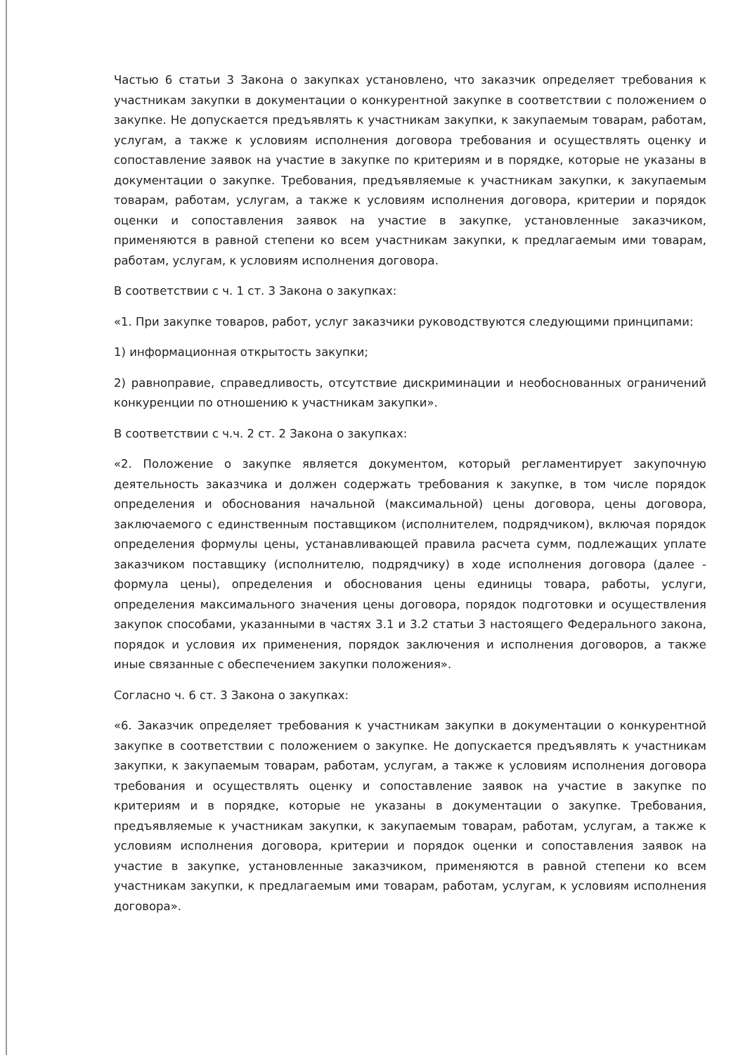Частью 6 статьи 3 Закона о закупках установлено, что заказчик определяет требования к участникам закупки в документации о конкурентной закупке в соответствии с положением о закупке. Не допускается предъявлять к участникам закупки, к закупаемым товарам, работам, услугам, а также к условиям исполнения договора требования и осуществлять оценку и сопоставление заявок на участие в закупке по критериям и в порядке, которые не указаны в документации о закупке. Требования, предъявляемые к участникам закупки, к закупаемым товарам, работам, услугам, а также к условиям исполнения договора, критерии и порядок оценки и сопоставления заявок на участие в закупке, установленные заказчиком, применяются в равной степени ко всем участникам закупки, к предлагаемым ими товарам, работам, услугам, к условиям исполнения договора.
В соответствии с ч. 1 ст. 3 Закона о закупках:
«1. При закупке товаров, работ, услуг заказчики руководствуются следующими принципами:
1) информационная открытость закупки;
2) равноправие, справедливость, отсутствие дискриминации и необоснованных ограничений конкуренции по отношению к участникам закупки».
В соответствии с ч.ч. 2 ст. 2 Закона о закупках:
«2. Положение о закупке является документом, который регламентирует закупочную деятельность заказчика и должен содержать требования к закупке, в том числе порядок определения и обоснования начальной (максимальной) цены договора, цены договора, заключаемого с единственным поставщиком (исполнителем, подрядчиком), включая порядок определения формулы цены, устанавливающей правила расчета сумм, подлежащих уплате заказчиком поставщику (исполнителю, подрядчику) в ходе исполнения договора (далее - формула цены), определения и обоснования цены единицы товара, работы, услуги, определения максимального значения цены договора, порядок подготовки и осуществления закупок способами, указанными в частях 3.1 и 3.2 статьи 3 настоящего Федерального закона, порядок и условия их применения, порядок заключения и исполнения договоров, а также иные связанные с обеспечением закупки положения».
Согласно ч. 6 ст. 3 Закона о закупках:
«6. Заказчик определяет требования к участникам закупки в документации о конкурентной закупке в соответствии с положением о закупке. Не допускается предъявлять к участникам закупки, к закупаемым товарам, работам, услугам, а также к условиям исполнения договора требования и осуществлять оценку и сопоставление заявок на участие в закупке по критериям и в порядке, которые не указаны в документации о закупке. Требования, предъявляемые к участникам закупки, к закупаемым товарам, работам, услугам, а также к условиям исполнения договора, критерии и порядок оценки и сопоставления заявок на участие в закупке, установленные заказчиком, применяются в равной степени ко всем участникам закупки, к предлагаемым ими товарам, работам, услугам, к условиям исполнения договора».